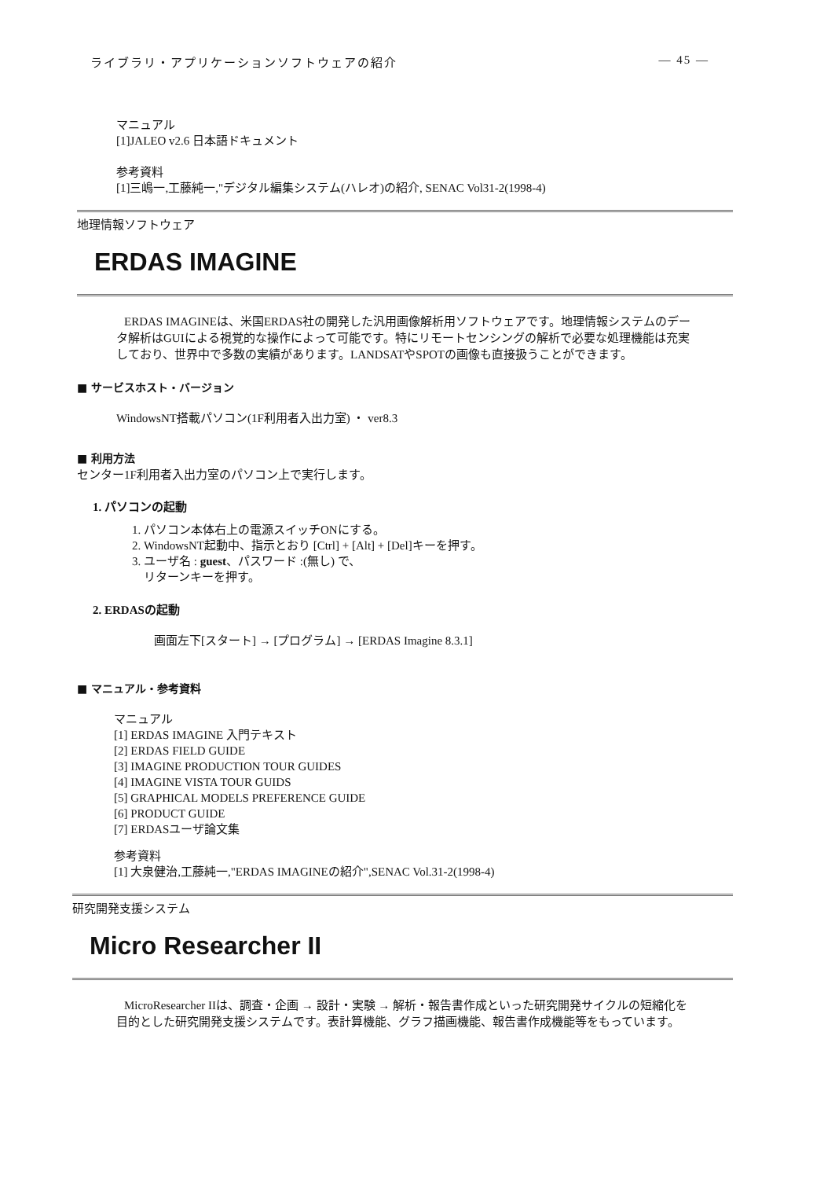ライブラリ・アプリケーションソフトウェアの紹介 — 45 —
マニュアル
[1]JALEO v2.6 日本語ドキュメント
参考資料
[1]三嶋一,工藤純一,"デジタル編集システム(ハレオ)の紹介, SENAC Vol31-2(1998-4)
地理情報ソフトウェア
ERDAS IMAGINE
ERDAS IMAGINEは、米国ERDAS社の開発した汎用画像解析用ソフトウェアです。地理情報システムのデータ解析はGUIによる視覚的な操作によって可能です。特にリモートセンシングの解析で必要な処理機能は充実しており、世界中で多数の実績があります。LANDSATやSPOTの画像も直接扱うことができます。
■ サービスホスト・バージョン
WindowsNT搭載パソコン(1F利用者入出力室) ・ ver8.3
■ 利用方法
センター1F利用者入出力室のパソコン上で実行します。
1. パソコンの起動
1. パソコン本体右上の電源スイッチONにする。
2. WindowsNT起動中、指示とおり [Ctrl] + [Alt] + [Del]キーを押す。
3. ユーザ名 : guest、パスワード :(無し) で、
リターンキーを押す。
2. ERDASの起動
画面左下[スタート] → [プログラム] → [ERDAS Imagine 8.3.1]
■ マニュアル・参考資料
マニュアル
[1] ERDAS IMAGINE 入門テキスト
[2] ERDAS FIELD GUIDE
[3] IMAGINE PRODUCTION TOUR GUIDES
[4] IMAGINE VISTA TOUR GUIDS
[5] GRAPHICAL MODELS PREFERENCE GUIDE
[6] PRODUCT GUIDE
[7] ERDASユーザ論文集
参考資料
[1] 大泉健治,工藤純一,"ERDAS IMAGINEの紹介",SENAC Vol.31-2(1998-4)
研究開発支援システム
Micro Researcher II
MicroResearcher IIは、調査・企画 → 設計・実験 → 解析・報告書作成といった研究開発サイクルの短縮化を目的とした研究開発支援システムです。表計算機能、グラフ描画機能、報告書作成機能等をもっています。